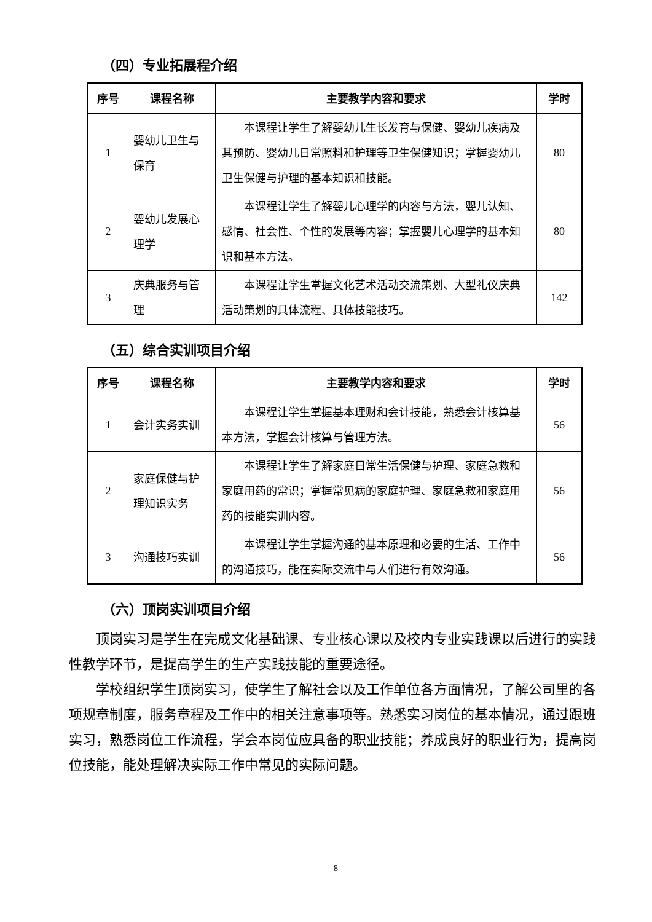（四）专业拓展程介绍
| 序号 | 课程名称 | 主要教学内容和要求 | 学时 |
| --- | --- | --- | --- |
| 1 | 婴幼儿卫生与保育 | 本课程让学生了解婴幼儿生长发育与保健、婴幼儿疾病及其预防、婴幼儿日常照料和护理等卫生保健知识；掌握婴幼儿卫生保健与护理的基本知识和技能。 | 80 |
| 2 | 婴幼儿发展心理学 | 本课程让学生了解婴儿心理学的内容与方法，婴儿认知、感情、社会性、个性的发展等内容；掌握婴儿心理学的基本知识和基本方法。 | 80 |
| 3 | 庆典服务与管理 | 本课程让学生掌握文化艺术活动交流策划、大型礼仪庆典活动策划的具体流程、具体技能技巧。 | 142 |
（五）综合实训项目介绍
| 序号 | 课程名称 | 主要教学内容和要求 | 学时 |
| --- | --- | --- | --- |
| 1 | 会计实务实训 | 本课程让学生掌握基本理财和会计技能，熟悉会计核算基本方法，掌握会计核算与管理方法。 | 56 |
| 2 | 家庭保健与护理知识实务 | 本课程让学生了解家庭日常生活保健与护理、家庭急救和家庭用药的常识；掌握常见病的家庭护理、家庭急救和家庭用药的技能实训内容。 | 56 |
| 3 | 沟通技巧实训 | 本课程让学生掌握沟通的基本原理和必要的生活、工作中的沟通技巧，能在实际交流中与人们进行有效沟通。 | 56 |
（六）顶岗实训项目介绍
顶岗实习是学生在完成文化基础课、专业核心课以及校内专业实践课以后进行的实践性教学环节，是提高学生的生产实践技能的重要途径。
学校组织学生顶岗实习，使学生了解社会以及工作单位各方面情况，了解公司里的各项规章制度，服务章程及工作中的相关注意事项等。熟悉实习岗位的基本情况，通过跟班实习，熟悉岗位工作流程，学会本岗位应具备的职业技能；养成良好的职业行为，提高岗位技能，能处理解决实际工作中常见的实际问题。
8